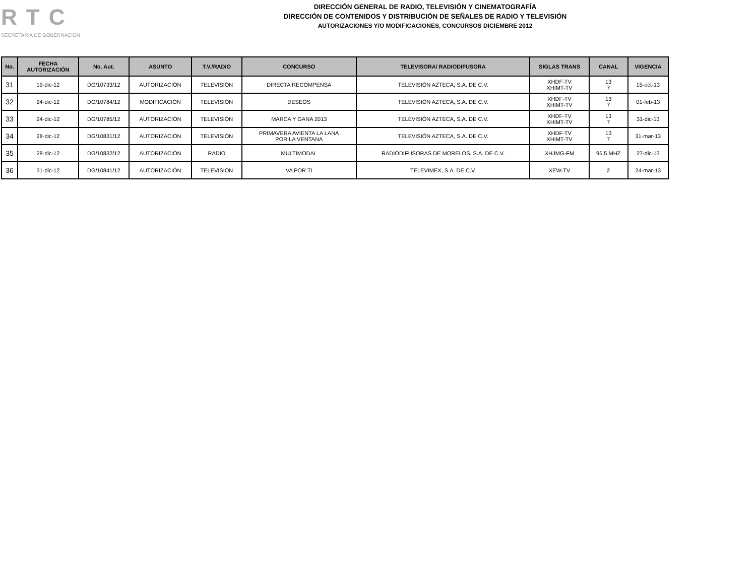RTC
SECRETARIA DE GOBERNACION
DIRECCIÓN GENERAL DE RADIO, TELEVISIÓN Y CINEMATOGRAFÍA
DIRECCIÓN DE CONTENIDOS Y DISTRIBUCIÓN DE SEÑALES DE RADIO Y TELEVISIÓN
AUTORIZACIONES Y/O MODIFICACIONES, CONCURSOS DICIEMBRE 2012
| No. | FECHA AUTORIZACIÓN | No. Aut. | ASUNTO | T.V./RADIO | CONCURSO | TELEVISORA/ RADIODIFUSORA | SIGLAS TRANS | CANAL | VIGENCIA |
| --- | --- | --- | --- | --- | --- | --- | --- | --- | --- |
| 31 | 19-dic-12 | DG/10733/12 | AUTORIZACIÓN | TELEVISIÓN | DIRECTA RECOMPENSA | TELEVISIÓN AZTECA, S.A. DE C.V. | XHDF-TV XHIMT-TV | 13 7 | 15-oct-13 |
| 32 | 24-dic-12 | DG/10784/12 | MODIFICACIÓN | TELEVISIÓN | DESEOS | TELEVISIÓN AZTECA, S.A. DE C.V. | XHDF-TV XHIMT-TV | 13 7 | 01-feb-13 |
| 33 | 24-dic-12 | DG/10785/12 | AUTORIZACIÓN | TELEVISIÓN | MARCA Y GANA 2013 | TELEVISIÓN AZTECA, S.A. DE C.V. | XHDF-TV XHIMT-TV | 13 7 | 31-dic-13 |
| 34 | 28-dic-12 | DG/10831/12 | AUTORIZACIÓN | TELEVISIÓN | PRIMAVERA AVIENTA LA LANA POR LA VENTANA | TELEVISIÓN AZTECA, S.A. DE C.V. | XHDF-TV XHIMT-TV | 13 7 | 31-mar-13 |
| 35 | 28-dic-12 | DG/10832/12 | AUTORIZACIÓN | RADIO | MULTIMODAL | RADIODIFUSORAS DE MORELOS, S.A. DE C.V. | XHJMG-FM | 96.5 MHZ | 27-dic-13 |
| 36 | 31-dic-12 | DG/10841/12 | AUTORIZACIÓN | TELEVISIÓN | VA POR TI | TELEVIMEX, S.A. DE C.V. | XEW-TV | 2 | 24-mar-13 |